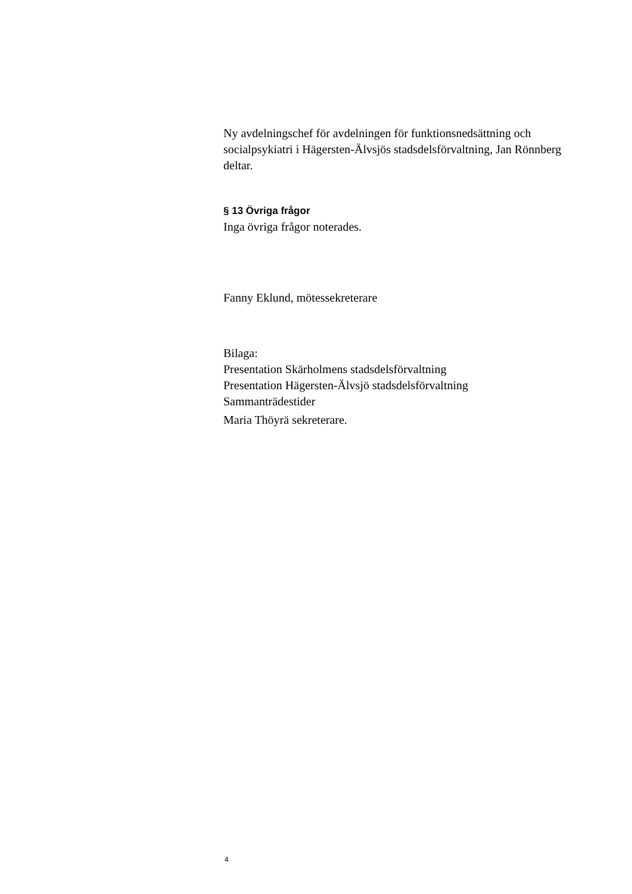Ny avdelningschef för avdelningen för funktionsnedsättning och socialpsykiatri i Hägersten-Älvsjös stadsdelsförvaltning, Jan Rönnberg deltar.
§ 13 Övriga frågor
Inga övriga frågor noterades.
Fanny Eklund, mötessekreterare
Bilaga:
Presentation Skärholmens stadsdelsförvaltning
Presentation Hägersten-Älvsjö stadsdelsförvaltning
Sammanträdestider
Maria Thöyrä sekreterare.
4